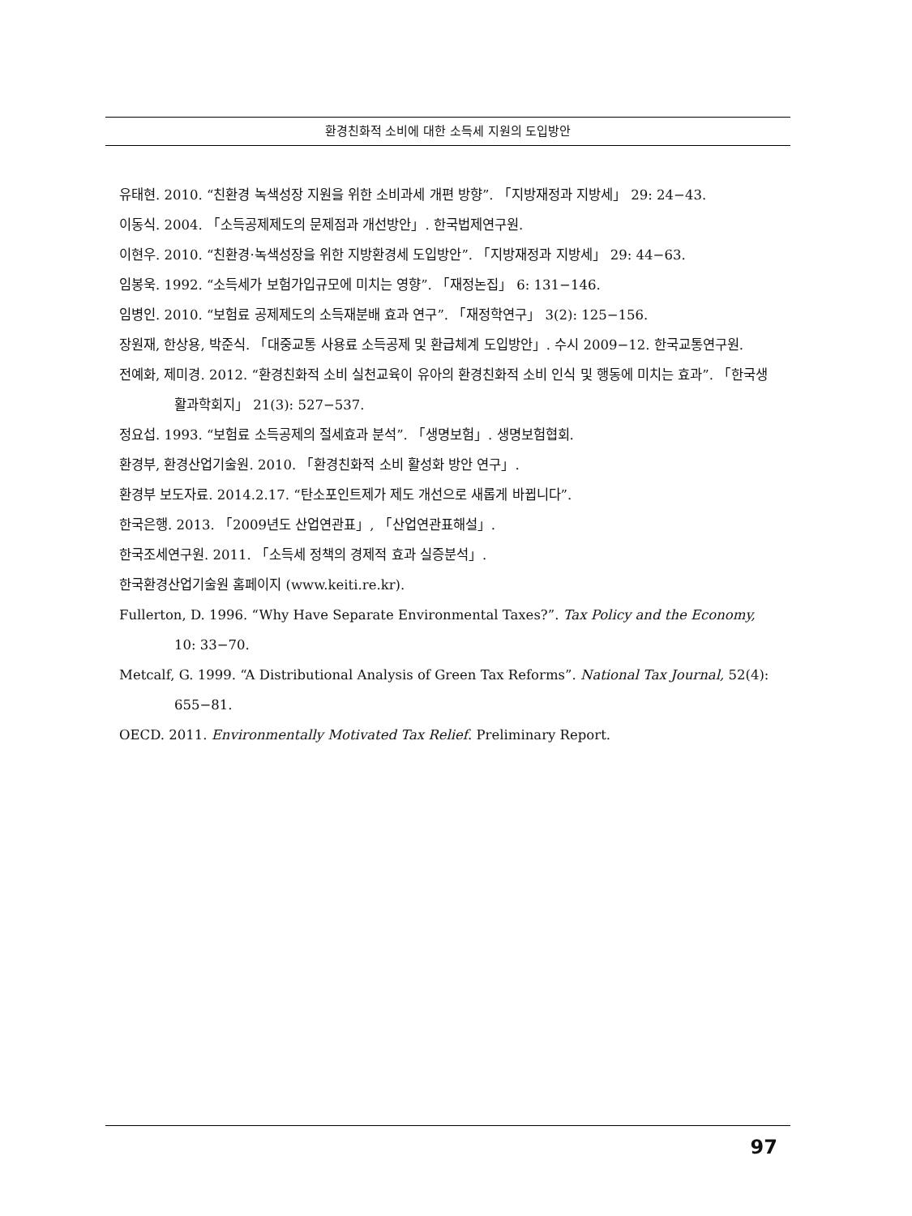환경친화적 소비에 대한 소득세 지원의 도입방안
유태현. 2010. “친환경 녹색성장 지원을 위한 소비과세 개편 방향”. 「지방재정과 지방세」 29: 24−43.
이동식. 2004. 「소득공제제도의 문제점과 개선방안」. 한국법제연구원.
이현우. 2010. “친환경·녹색성장을 위한 지방환경세 도입방안”. 「지방재정과 지방세」 29: 44−63.
임봉욱. 1992. “소득세가 보험가입규모에 미치는 영향”. 「재정논집」 6: 131−146.
임병인. 2010. “보험료 공제제도의 소득재분배 효과 연구”. 「재정학연구」 3(2): 125−156.
장원재, 한상용, 박준식. 「대중교통 사용료 소득공제 및 환급체계 도입방안」. 수시 2009−12. 한국교통연구원.
전예화, 제미경. 2012. “환경친화적 소비 실천교육이 유아의 환경친화적 소비 인식 및 행동에 미치는 효과”. 「한국생활과학회지」 21(3): 527−537.
정요섭. 1993. “보험료 소득공제의 절세효과 분석”. 「생명보험」. 생명보험협회.
환경부, 환경산업기술원. 2010. 「환경친화적 소비 활성화 방안 연구」.
환경부 보도자료. 2014.2.17. “탄소포인트제가 제도 개선으로 새롭게 바뀝니다”.
한국은행. 2013. 「2009년도 산업연관표」, 「산업연관표해설」.
한국조세연구원. 2011. 「소득세 정책의 경제적 효과 실증분석」.
한국환경산업기술원 홈페이지 (www.keiti.re.kr).
Fullerton, D. 1996. “Why Have Separate Environmental Taxes?”. Tax Policy and the Economy, 10: 33−70.
Metcalf, G. 1999. “A Distributional Analysis of Green Tax Reforms”. National Tax Journal, 52(4): 655−81.
OECD. 2011. Environmentally Motivated Tax Relief. Preliminary Report.
97